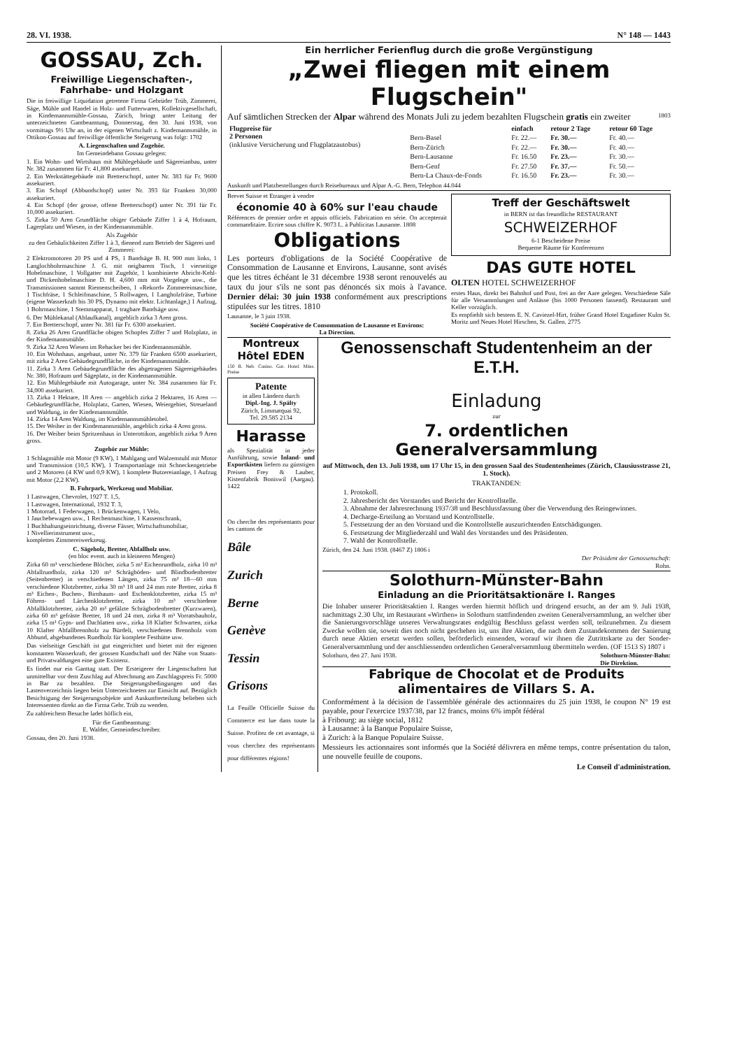28. VI. 1938. N° 148 — 1443
GOSSAU, Zch.
Freiwillige Liegenschaften-, Fahrhabe- und Holzgant
Die in freiwillige Liquidation getretene Firma Gebrüder Trüb, Zimmerei, Säge, Mühle und Handel in Holz- und Futterwaren, Kollektivgesellschaft, in Kindemannsmühle-Gossau, Zürich, bringt unter Leitung der unterzeichneten Gantbeamtung, Donnerstag, den 30. Juni 1938, von vormittags 9½ Uhr an, in der eigenen Wirtschaft z. Kindemannsmühle, in Ottikon-Gossau auf freiwillige öffentliche Steigerung was folgt: 1702
A. Liegenschaften und Zugehör.
Im Gemeindebann Gossau gelegen:
1. Ein Wohn- und Wirtshaus mit Mühlegebäude und Sägereianbau, unter Nr. 382 zusammen für Fr. 41,800 assekuriert.
2. Ein Werkstättegebäude mit Bretterschopf, unter Nr. 383 für Fr. 9600 assekuriert.
3. Ein Schopf (Abbundschopf) unter Nr. 393 für Franken 30,000 assekuriert.
4. Ein Schopf (der grosse, offene Bretterschopf) unter Nr. 391 für Fr. 10,000 assekuriert.
5. Zirka 50 Aren Grundfläche obiger Gebäude Ziffer 1 à 4, Hofraum, Lagerplatz und Wiesen, in der Kindemannsmühle.
Als Zugehör
zu den Gebäulichkeiten Ziffer 1 à 3, dienend zum Betrieb der Sägerei und Zimmerei:
2 Elektromotoren 20 PS und 4 PS, 1 Bandsäge B. H. 900 mm links, 1 Langlochbohrmaschine J. G. mit neigbarem Tisch, 1 vierseitige Hobelmaschine, 1 Vollgatter mit Zugehör, 1 kombinierte Abricht-Kehl- und Dickenhobelmaschine D. H. 4,600 mm mit Vorgelege usw., die Transmissionen sammt Riemenscheiben, 1 «Rekord» Zimmereimaschine, 1 Tischfräse, 1 Schleifmaschine, 5 Rollwagen, 1 Langholzfräse, Turbine (eigene Wasserkraft bis 30 PS, Dynamo mit elektr. Lichtanlage,) 1 Aufzug, 1 Bohrmaschine, 1 Stemmapparat, 1 tragbare Bandsäge usw.
6. Der Mühlekanal (Ablaufkanal), angeblich zirka 3 Aren gross.
7. Ein Bretterschopf, unter Nr. 381 für Fr. 6300 assekuriert.
8. Zirka 26 Aren Grundfläche obigen Schopfes Ziffer 7 und Holzplatz, in der Kindemannsmühle.
9. Zirka 32 Aren Wiesen im Rebacker bei der Kindemannsmühle.
10. Ein Wohnhaus, angebaut, unter Nr. 379 für Franken 6500 assekuriert, mit zirka 2 Aren Gebäudegrundfläche, in der Kindemannsmühle.
11. Zirka 3 Aren Gebäudegrundfläche des abgetragenen Sägereigebäudes Nr. 380, Hofraum und Sägeplatz, in der Kindemannsmühle.
12. Ein Mühlegebäude mit Autogarage, unter Nr. 384 zusammen für Fr. 34,000 assekuriert.
13. Zirka 1 Hektare, 18 Aren — angeblich zirka 2 Hektaren, 16 Aren — Gebäudegrundfläche, Holzplatz, Garten, Wiesen, Weiergebiet, Streueland und Waldung, in der Kindemannsmühle.
14. Zirka 14 Aren Waldung, im Kindemannsmühletobel.
15. Der Weiher in der Kindemannsmühle, angeblich zirka 4 Aren gross.
16. Der Weiher beim Spritzenhaus in Unterottikon, angeblich zirka 9 Aren gross.
Zugehör zur Mühle:
1 Schlagmühle mit Motor (9 KW), 1 Mahlgang und Walzenstuhl mit Motor und Transmission (10,5 KW), 1 Transportanlage mit Schneckengetriebe und 2 Motoren (4 KW und 0,9 KW), 1 komplete Butzereianlage, 1 Aufzug mit Motor (2,2 KW).
B. Fuhrpark, Werkzeug und Mobiliar.
1 Lastwagen, Chevrolet, 1927 T. 1,5,
1 Lastwagen, International, 1932 T. 3,
1 Motorrad, 1 Federwagen, 1 Brückenwagen, 1 Velo,
1 Jauchebewagen usw., 1 Rechenmaschine, 1 Kassenschrank,
1 Buchhaltungseinrichtung, diverse Fässer, Wirtschaftsmobiliar,
1 Nivellierinstrument usw.,
komplettes Zimmereiwerkzeug.
C. Sägeholz, Bretter, Abfallholz usw.
(en bloc event. auch in kleineren Mengen)
Zirka 60 m³ verschiedene Blöcher, zirka 5 m³ Eichenrundholz, zirka 10 m³ Abfallrundholz, zirka 120 m³ Schrägböden- und Blindbodenbretter (Seitenbretter) in verschiedenen Längen, zirka 75 m³ 18—60 mm verschiedene Klotzbretter, zirka 30 m³ 18 und 24 mm rote Bretter, zirka 8 m³ Eichen-, Buchen-, Birnbaum- und Eschenklotzbretter, zirka 15 m³ Föhren- und Lärchenklotzbretter, zirka 10 m³ verschiedene Abfallklotzbretter, zirka 20 m³ gefälzte Schrägbodenbretter (Kurzwaren), zirka 60 m³ gefräste Bretter, 18 und 24 mm, zirka 8 m³ Vorratsbauholz, zirka 15 m³ Gyps- und Dachlatten usw., zirka 18 Klafter Schwarten, zirka 10 Klafter Abfallbrennholz zu Bürdeli, verschiedenes Brennholz vom Abbund, abgebundenes Rundholz für komplete Festhütte usw.
Das vielseitige Geschäft ist gut eingerichtet und bietet mit der eigenen konstanten Wasserkraft, der grossen Kundschaft und der Nähe von Staats- und Privatwaldungen eine gute Existenz.
Es findet nur ein Ganttag statt. Der Ersteigerer der Liegenschaften hat unmittelbar vor dem Zuschlag auf Abrechnung am Zuschlagspreis Fr. 5000 in Bar zu bezahlen. Die Steigerungsbedingungen und das Lastenverzeichnis liegen beim Unterzeichneten zur Einsicht auf. Bezüglich Besichtigung der Steigerungsobjekte und Auskunfterteilung belieben sich Interessenten direkt an die Firma Gebr. Trüb zu wenden.
Zu zahlreichem Besuche ladet höflich ein,
Für die Gantbeamtung:
E. Walder, Gemeindeschreiber.
Gossau, den 20. Juni 1938.
Ein herrlicher Ferienflug durch die große Vergünstigung
„Zwei fliegen mit einem Flugschein"
Auf sämtlichen Strecken der Alpar während des Monats Juli zu jedem bezahlten Flugschein gratis ein zweiter 1803
| Flugpreise für 2 Personen (inklusive Versicherung und Flugplatzautobus) | | einfach | retour 2 Tage | retour 60 Tage |
| --- | --- | --- | --- | --- |
| | Bern-Basel | Fr. 22.— | Fr. 30.— | Fr. 40.— |
| | Bern-Zürich | Fr. 22.— | Fr. 30.— | Fr. 40.— |
| | Bern-Lausanne | Fr. 16.50 | Fr. 23.— | Fr. 30.— |
| | Bern-Genf | Fr. 27.50 | Fr. 37.— | Fr. 50.— |
| | Bern-La Chaux-de-Fonds | Fr. 16.50 | Fr. 23.— | Fr. 30.— |
Auskunft und Platzbestellungen durch Reisebureaux und Alpar A.-G. Bern, Telephon 44.044
Brevet Suisse et Etranger à vendre
économie 40 à 60% sur l'eau chaude
Références de premier ordre et appuis officiels. Fabrication en série. On accepterait commanditaire. Ecrire sous chiffre K. 9073 L. à Publicitas Lausanne. 1808
Obligations
Les porteurs d'obligations de la Société Coopérative de Consommation de Lausanne et Environs, Lausanne, sont avisés que les titres échéant le 31 décembre 1938 seront renouvelés au taux du jour s'ils ne sont pas dénoncés six mois à l'avance. Dernier délai: 30 juin 1938 conformément aux prescriptions stipulées sur les titres. 1810
Lausanne, le 3 juin 1938.
Société Coopérative de Consommation de Lausanne et Environs:
La Direction.
Treff der Geschäftswelt
in BERN ist das freundliche RESTAURANT
SCHWEIZERHOF
6-1 Bescheidene Preise
Bequeme Räume für Konferenzen
DAS GUTE HOTEL
OLTEN HOTEL SCHWEIZERHOF
erstes Haus, direkt bei Bahnhof und Post, frei an der Aare gelegen. Verschiedene Säle für alle Versammlungen und Anlässe (bis 1000 Personen fassend). Restaurant und Keller vorzüglich.
Es empfiehlt sich bestens E. N. Caviezel-Hirt, früher Grand Hotel Engadiner Kulm St. Moritz und Neues Hotel Hirschen, St. Gallen. 2775
Montreux Hôtel EDEN
150 B. Neb. Casino. Gat. Hotel. Mäss. Preise
Patente
in allen Ländern durch
Dipl.-Ing. J. Spälty
Zürich, Limmatquai 92,
Tel. 29.585 2134
Harasse
als Spezialität in jeder Ausführung, sowie Inland- und Exportkisten liefern zu günstigen Preisen Frey & Lauber, Kistenfabrik Boniswil (Aargau). 1422
On cherche des représentants pour les cantons de
Bâle
Zurich
Berne
Genève
Tessin
Grisons
La Feuille Officielle Suisse du Commerce est lue dans toute la Suisse. Profitez de cet avantage, si vous cherchez des représentants pour différentes régions!
Genossenschaft Studentenheim an der E.T.H.
Einladung
zur
7. ordentlichen Generalversammlung
auf Mittwoch, den 13. Juli 1938, um 17 Uhr 15, in den grossen Saal des Studentenheimes (Zürich, Clausiusstrasse 21, 1. Stock).
TRAKTANDEN:
1. Protokoll.
2. Jahresbericht des Vorstandes und Bericht der Kontrollstelle.
3. Abnahme der Jahresrechnung 1937/38 und Beschlussfassung über die Verwendung des Reingewinnes.
4. Decharge-Erteilung an Vorstand und Kontrollstelle.
5. Festsetzung der an den Vorstand und die Kontrollstelle auszurichtenden Entschädigungen.
6. Festsetzung der Mitgliederzahl und Wahl des Vorstandes und des Präsidenten.
7. Wahl der Kontrollstelle.
Zürich, den 24. Juni 1938. (8467 Z) 1806 i
Der Präsident der Genossenschaft:
Rohn.
Solothurn-Münster-Bahn
Einladung an die Prioritätsaktionäre I. Ranges
Die Inhaber unserer Prioritätsaktien I. Ranges werden hiermit höflich und dringend ersucht, an der am 9. Juli 1938, nachmittags 2.30 Uhr, im Restaurant «Wirthen» in Solothurn stattfindenden zweiten Generalversammlung, an welcher über die Sanierungsvorschläge unseres Verwaltungsrates endgültig Beschluss gefasst werden soll, teilzunehmen. Zu diesem Zwecke wollen sie, soweit dies noch nicht geschehen ist, uns ihre Aktien, die nach dem Zustandekommen der Sanierung durch neue Aktien ersetzt werden sollen, beförderlich einsenden, worauf wir ihnen die Zutrittskarte zu der Sonder-Generalversammlung und der anschliessenden ordentlichen Generalversammlung übermitteln werden. (OF 1513 S) 1807 i
Solothurn, den 27. Juni 1938. Solothurn-Münster-Bahn:
Die Direktion.
Fabrique de Chocolat et de Produits alimentaires de Villars S. A.
Conformément à la décision de l'assemblée générale des actionnaires du 25 juin 1938, le coupon N° 19 est payable, pour l'exercice 1937/38, par 12 francs, moins 6% impôt fédéral
à Fribourg: au siège social, 1812
à Lausanne: à la Banque Populaire Suisse,
à Zurich: à la Banque Populaire Suisse.
Messieurs les actionnaires sont informés que la Société délivrera en même temps, contre présentation du talon, une nouvelle feuille de coupons.
Le Conseil d'administration.